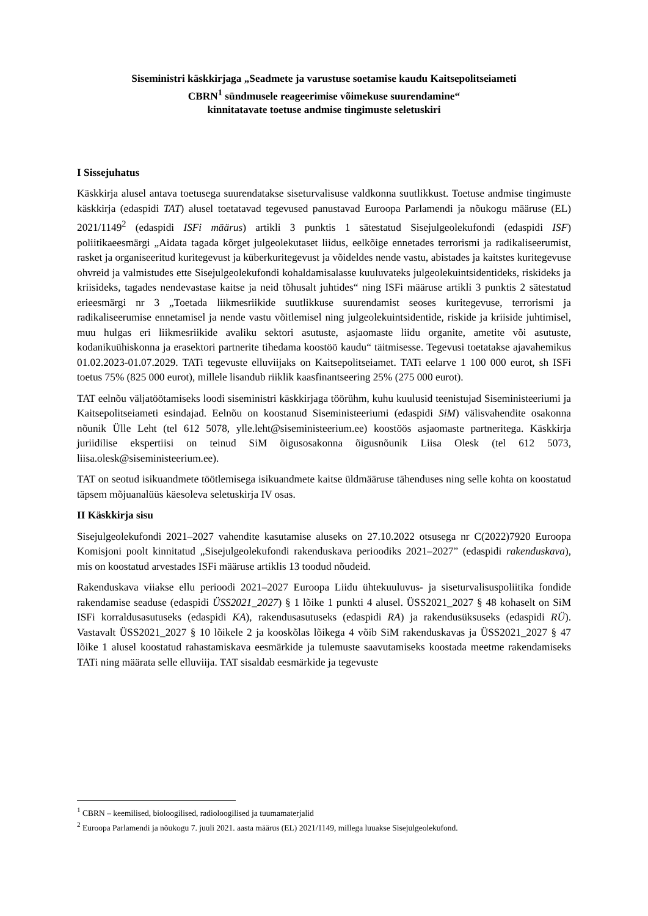Siseministri käskkirjaga „Seadmete ja varustuse soetamise kaudu Kaitsepolitseiameti
CBRN<sup>1</sup> sündmusele reageerimise võimekuse suurendamine“
kinnitatavate toetuse andmise tingimuste seletuskiri
I Sissejuhatus
Käskkirja alusel antava toetusega suurendatakse siseturvalisuse valdkonna suutlikkust. Toetuse andmise tingimuste käskkirja (edaspidi TAT) alusel toetatavad tegevused panustavad Euroopa Parlamendi ja nõukogu määruse (EL) 2021/1149<sup>2</sup> (edaspidi ISFi määrus) artikli 3 punktis 1 sätestatud Sisejulgeolekufondi (edaspidi ISF) poliitikaeesmärgi „Aidata tagada kõrget julgeolekutaset liidus, eelkõige ennetades terrorismi ja radikaliseerumist, rasket ja organiseeritud kuritegevust ja küberkuritegevust ja võideldes nende vastu, abistades ja kaitstes kuritegevuse ohvreid ja valmistudes ette Sisejulgeolekufondi kohaldamisalasse kuuluvateks julgeolekuintsidentideks, riskideks ja kriisideks, tagades nendevastase kaitse ja neid tõhusalt juhtides“ ning ISFi määruse artikli 3 punktis 2 sätestatud erieesmärgi nr 3 „Toetada liikmesriikide suutlikkuse suurendamist seoses kuritegevuse, terrorismi ja radikaliseerumise ennetamisel ja nende vastu võitlemisel ning julgeolekuintsidentide, riskide ja kriiside juhtimisel, muu hulgas eri liikmesriikide avaliku sektori asutuste, asjaomaste liidu organite, ametite või asutuste, kodanikuühiskonna ja erasektori partnerite tihedama koostöö kaudu“ täitmisesse. Tegevusi toetatakse ajavahemikus 01.02.2023-01.07.2029. TATi tegevuste elluviijaks on Kaitsepolitseiamet. TATi eelarve 1 100 000 eurot, sh ISFi toetus 75% (825 000 eurot), millele lisandub riiklik kaasfinantseering 25% (275 000 eurot).
TAT eelnõu väljatöötamiseks loodi siseministri käskkirjaga töörühm, kuhu kuulusid teenistujad Siseministeeriumi ja Kaitsepolitseiameti esindajad. Eelnõu on koostanud Siseministeeriumi (edaspidi SiM) välisvahendite osakonna nõunik Ülle Leht (tel 612 5078, ylle.leht@siseministeerium.ee) koostöös asjaomaste partneritega. Käskkirja juriidilise ekspertiisi on teinud SiM õigusosakonna õigusnõunik Liisa Olesk (tel 612 5073, liisa.olesk@siseministeerium.ee).
TAT on seotud isikuandmete töötlemisega isikuandmete kaitse üldmääruse tähenduses ning selle kohta on koostatud täpsem mõjuanalüüs käesoleva seletuskirja IV osas.
II Käskkirja sisu
Sisejulgeolekufondi 2021–2027 vahendite kasutamise aluseks on 27.10.2022 otsusega nr C(2022)7920 Euroopa Komisjoni poolt kinnitatud „Sisejulgeolekufondi rakenduskava perioodiks 2021–2027” (edaspidi rakenduskava), mis on koostatud arvestades ISFi määruse artiklis 13 toodud nõudeid.
Rakenduskava viiakse ellu perioodi 2021–2027 Euroopa Liidu ühtekuuluvus- ja siseturvalisuspoliitika fondide rakendamise seaduse (edaspidi ÜSS2021_2027) § 1 lõike 1 punkti 4 alusel. ÜSS2021_2027 § 48 kohaselt on SiM ISFi korraldusasutuseks (edaspidi KA), rakendusasutuseks (edaspidi RA) ja rakendusüksuseks (edaspidi RÜ). Vastavalt ÜSS2021_2027 § 10 lõikele 2 ja kooskõlas lõikega 4 võib SiM rakenduskavas ja ÜSS2021_2027 § 47 lõike 1 alusel koostatud rahastamiskava eesmärkide ja tulemuste saavutamiseks koostada meetme rakendamiseks TATi ning määrata selle elluviija. TAT sisaldab eesmärkide ja tegevuste
<sup>1</sup> CBRN – keemilised, bioloogilised, radioloogilised ja tuumamaterjalid
<sup>2</sup> Euroopa Parlamendi ja nõukogu 7. juuli 2021. aasta määrus (EL) 2021/1149, millega luuakse Sisejulgeolekufond.